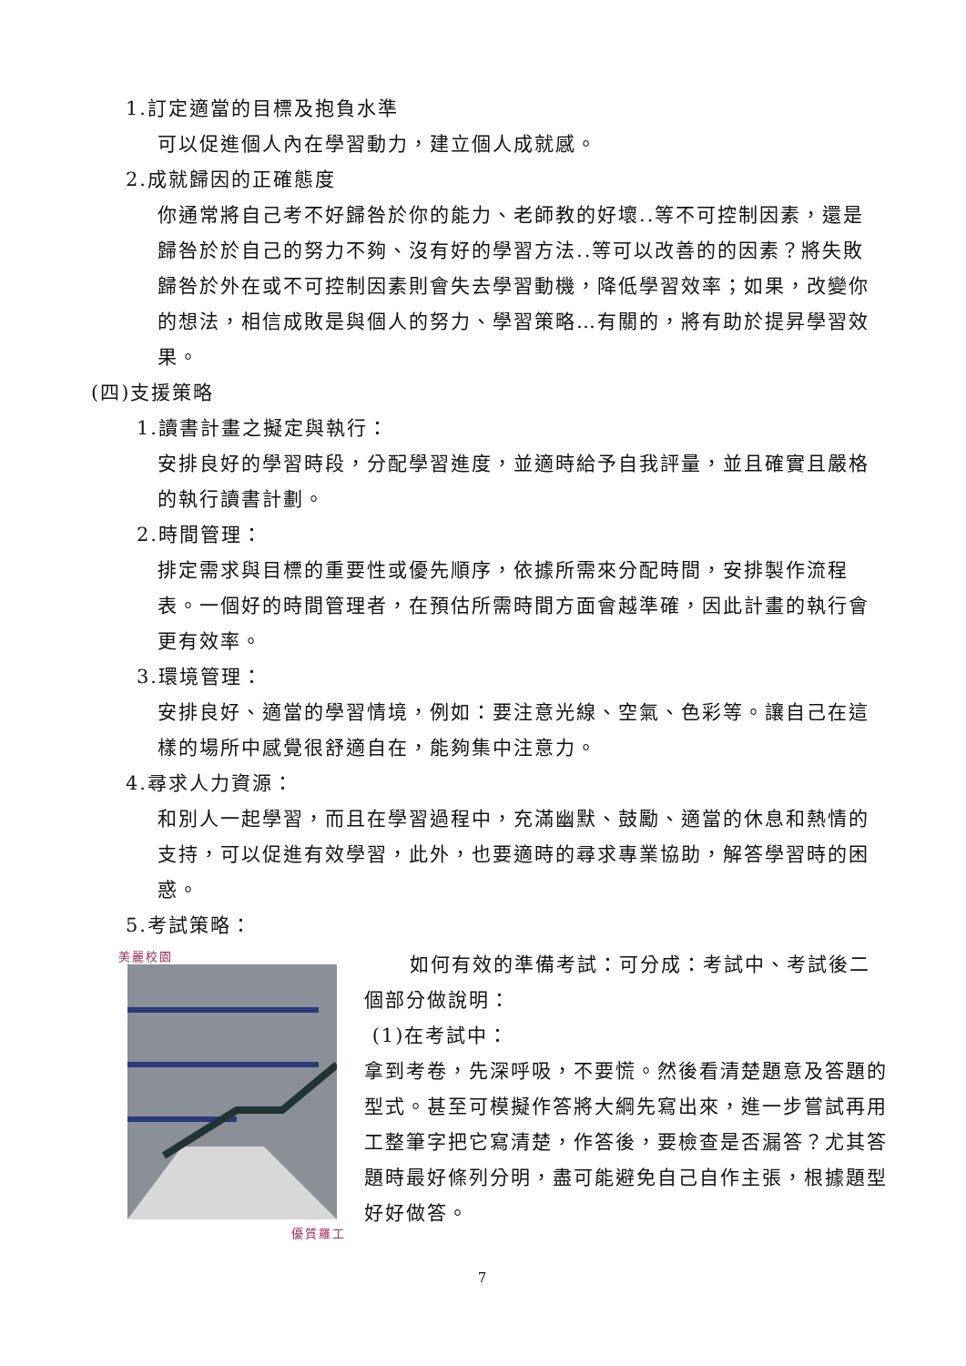1.訂定適當的目標及抱負水準
可以促進個人內在學習動力，建立個人成就感。
2.成就歸因的正確態度
你通常將自己考不好歸咎於你的能力、老師教的好壞..等不可控制因素，還是歸咎於於自己的努力不夠、沒有好的學習方法..等可以改善的的因素？將失敗歸咎於外在或不可控制因素則會失去學習動機，降低學習效率；如果，改變你的想法，相信成敗是與個人的努力、學習策略…有關的，將有助於提昇學習效果。
(四)支援策略
1.讀書計畫之擬定與執行：
安排良好的學習時段，分配學習進度，並適時給予自我評量，並且確實且嚴格的執行讀書計劃。
2.時間管理：
排定需求與目標的重要性或優先順序，依據所需來分配時間，安排製作流程表。一個好的時間管理者，在預估所需時間方面會越準確，因此計畫的執行會更有效率。
3.環境管理：
安排良好、適當的學習情境，例如：要注意光線、空氣、色彩等。讓自己在這樣的場所中感覺很舒適自在，能夠集中注意力。
4.尋求人力資源：
和別人一起學習，而且在學習過程中，充滿幽默、鼓勵、適當的休息和熱情的支持，可以促進有效學習，此外，也要適時的尋求專業協助，解答學習時的困惑。
5.考試策略：
美麗校園
優質羅工
如何有效的準備考試：可分成：考試中、考試後二個部分做說明：
(1)在考試中：
拿到考卷，先深呼吸，不要慌。然後看清楚題意及答題的型式。甚至可模擬作答將大綱先寫出來，進一步嘗試再用工整筆字把它寫清楚，作答後，要檢查是否漏答？尤其答題時最好條列分明，盡可能避免自己自作主張，根據題型好好做答。
7